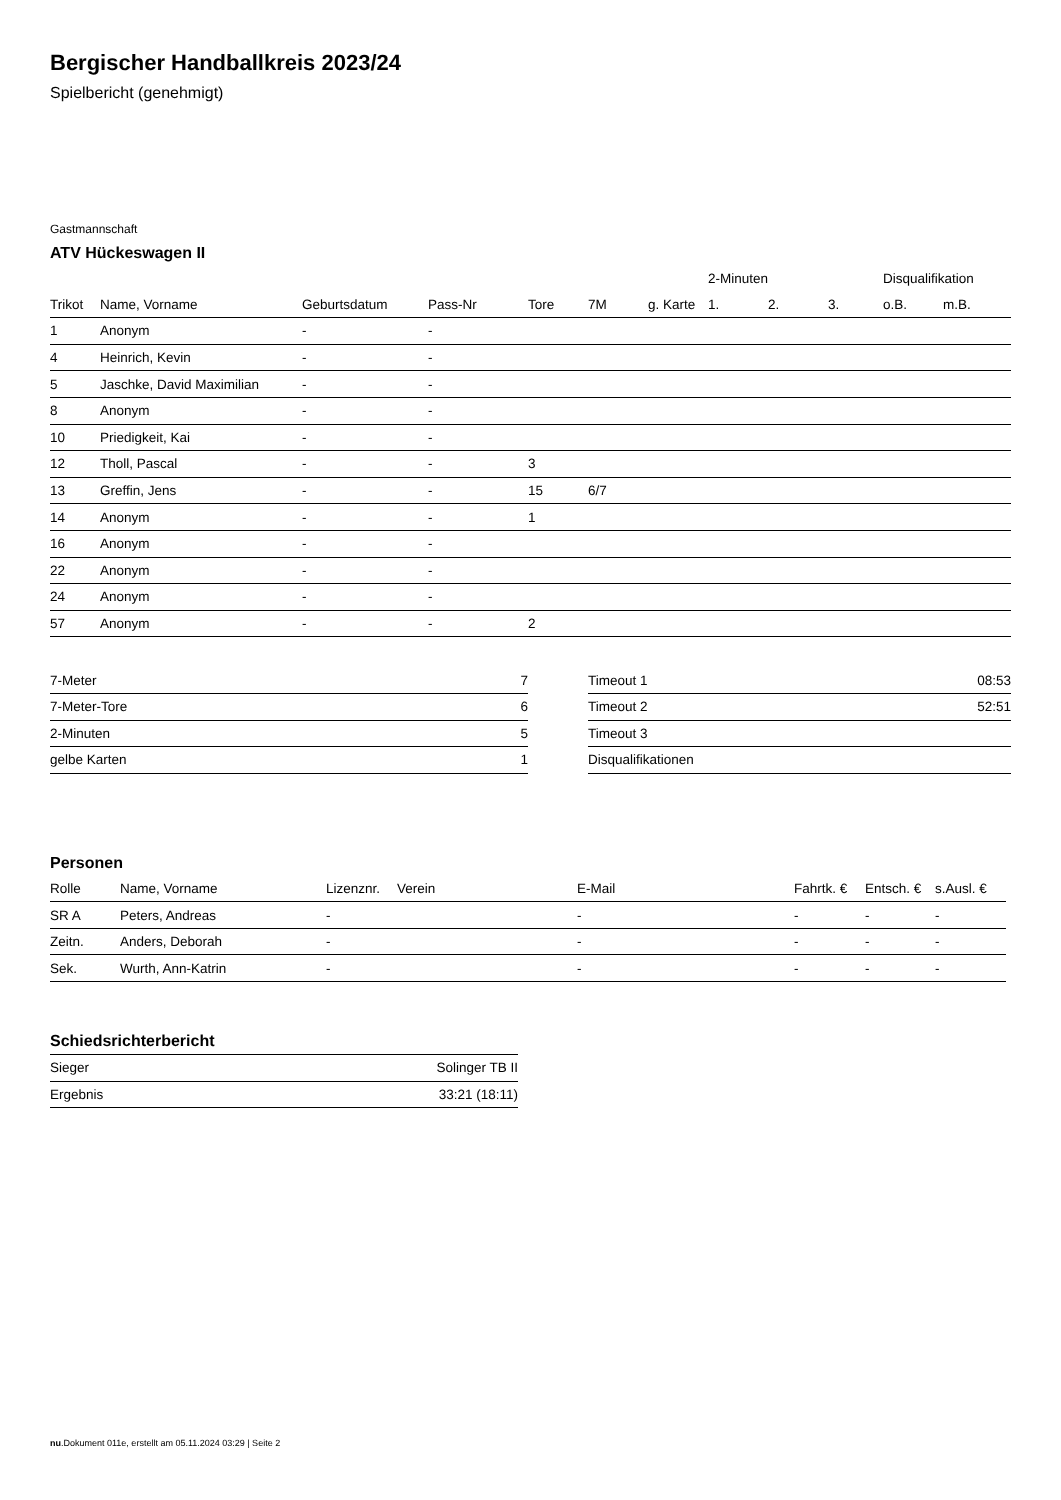Bergischer Handballkreis 2023/24
Spielbericht (genehmigt)
Gastmannschaft
ATV Hückeswagen II
| | | | | | | | 2-Minuten | | | Disqualifikation | |
| --- | --- | --- | --- | --- | --- | --- | --- | --- | --- | --- | --- |
| Trikot | Name, Vorname | Geburtsdatum | Pass-Nr | Tore | 7M | g. Karte | 1. | 2. | 3. | o.B. | m.B. |
| 1 | Anonym | - | - | | | | | | | | |
| 4 | Heinrich, Kevin | - | - | | | | | | | | |
| 5 | Jaschke, David Maximilian | - | - | | | | | | | | |
| 8 | Anonym | - | - | | | | | | | | |
| 10 | Priedigkeit, Kai | - | - | | | | | | | | |
| 12 | Tholl, Pascal | - | - | 3 | | | | | | | |
| 13 | Greffin, Jens | - | - | 15 | 6/7 | | | | | | |
| 14 | Anonym | - | - | 1 | | | | | | | |
| 16 | Anonym | - | - | | | | | | | | |
| 22 | Anonym | - | - | | | | | | | | |
| 24 | Anonym | - | - | | | | | | | | |
| 57 | Anonym | - | - | 2 | | | | | | | |
| 7-Meter | 7 |
| 7-Meter-Tore | 6 |
| 2-Minuten | 5 |
| gelbe Karten | 1 |
| Timeout 1 | 08:53 |
| Timeout 2 | 52:51 |
| Timeout 3 | |
| Disqualifikationen | |
Personen
| Rolle | Name, Vorname | Lizenznr. | Verein | E-Mail | Fahrtk. € | Entsch. € | s.Ausl. € |
| --- | --- | --- | --- | --- | --- | --- | --- |
| SR A | Peters, Andreas | - | | - | - | - | - |
| Zeitn. | Anders, Deborah | - | | - | - | - | - |
| Sek. | Wurth, Ann-Katrin | - | | - | - | - | - |
Schiedsrichterbericht
| Sieger | Solinger TB II |
| Ergebnis | 33:21 (18:11) |
nu.Dokument 011e, erstellt am 05.11.2024 03:29 | Seite 2